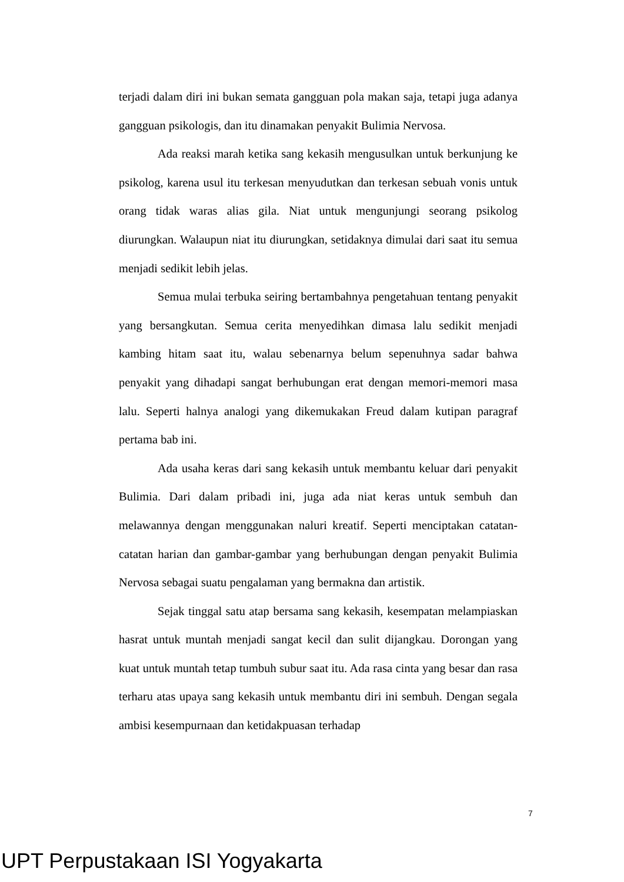terjadi dalam diri ini bukan semata gangguan pola makan saja, tetapi juga adanya gangguan psikologis, dan itu dinamakan penyakit Bulimia Nervosa.
Ada reaksi marah ketika sang kekasih mengusulkan untuk berkunjung ke psikolog, karena usul itu terkesan menyudutkan dan terkesan sebuah vonis untuk orang tidak waras alias gila. Niat untuk mengunjungi seorang psikolog diurungkan. Walaupun niat itu diurungkan, setidaknya dimulai dari saat itu semua menjadi sedikit lebih jelas.
Semua mulai terbuka seiring bertambahnya pengetahuan tentang penyakit yang bersangkutan. Semua cerita menyedihkan dimasa lalu sedikit menjadi kambing hitam saat itu, walau sebenarnya belum sepenuhnya sadar bahwa penyakit yang dihadapi sangat berhubungan erat dengan memori-memori masa lalu. Seperti halnya analogi yang dikemukakan Freud dalam kutipan paragraf pertama bab ini.
Ada usaha keras dari sang kekasih untuk membantu keluar dari penyakit Bulimia. Dari dalam pribadi ini, juga ada niat keras untuk sembuh dan melawannya dengan menggunakan naluri kreatif. Seperti menciptakan catatan-catatan harian dan gambar-gambar yang berhubungan dengan penyakit Bulimia Nervosa sebagai suatu pengalaman yang bermakna dan artistik.
Sejak tinggal satu atap bersama sang kekasih, kesempatan melampiaskan hasrat untuk muntah menjadi sangat kecil dan sulit dijangkau. Dorongan yang kuat untuk muntah tetap tumbuh subur saat itu. Ada rasa cinta yang besar dan rasa terharu atas upaya sang kekasih untuk membantu diri ini sembuh. Dengan segala ambisi kesempurnaan dan ketidakpuasan terhadap
7
UPT Perpustakaan ISI Yogyakarta